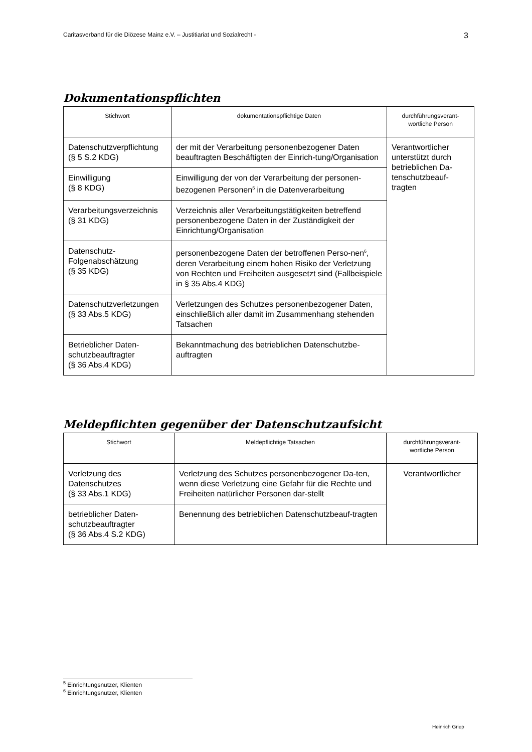Caritasverband für die Diözese Mainz e.V. – Justitiariat und Sozialrecht - 3
Dokumentationspflichten
| Stichwort | dokumentationspflichtige Daten | durchführungsverant- wortliche Person |
| --- | --- | --- |
| Datenschutzverpflichtung (§ 5 S.2 KDG) | der mit der Verarbeitung personenbezogener Daten beauftragten Beschäftigten der Einrich-tung/Organisation | Verantwortlicher unterstützt durch betrieblichen Da-tenschutzbeauf-tragten |
| Einwilligung (§ 8 KDG) | Einwilligung der von der Verarbeitung der personen-bezogenen Personen<sup>5</sup> in die Datenverarbeitung | |
| Verarbeitungsverzeichnis (§ 31 KDG) | Verzeichnis aller Verarbeitungstätigkeiten betreffend personenbezogene Daten in der Zuständigkeit der Einrichtung/Organisation | |
| Datenschutz- Folgenabschätzung (§ 35 KDG) | personenbezogene Daten der betroffenen Perso-nen<sup>6</sup>, deren Verarbeitung einem hohen Risiko der Verletzung von Rechten und Freiheiten ausgesetzt sind (Fallbeispiele in § 35 Abs.4 KDG) | |
| Datenschutzverletzungen (§ 33 Abs.5 KDG) | Verletzungen des Schutzes personenbezogener Daten, einschließlich aller damit im Zusammenhang stehenden Tatsachen | |
| Betrieblicher Daten- schutzbeauftragter (§ 36 Abs.4 KDG) | Bekanntmachung des betrieblichen Datenschutzbe-auftragten | |
Meldepflichten gegenüber der Datenschutzaufsicht
| Stichwort | Meldepflichtige Tatsachen | durchführungsverant- wortliche Person |
| --- | --- | --- |
| Verletzung des Datenschutzes (§ 33 Abs.1 KDG) | Verletzung des Schutzes personenbezogener Da-ten, wenn diese Verletzung eine Gefahr für die Rechte und Freiheiten natürlicher Personen dar-stellt | Verantwortlicher |
| betrieblicher Daten- schutzbeauftragter (§ 36 Abs.4 S.2 KDG) | Benennung des betrieblichen Datenschutzbeauf-tragten | |
<sup>5</sup> Einrichtungsnutzer, Klienten
<sup>6</sup> Einrichtungsnutzer, Klienten
Heinrich Griep